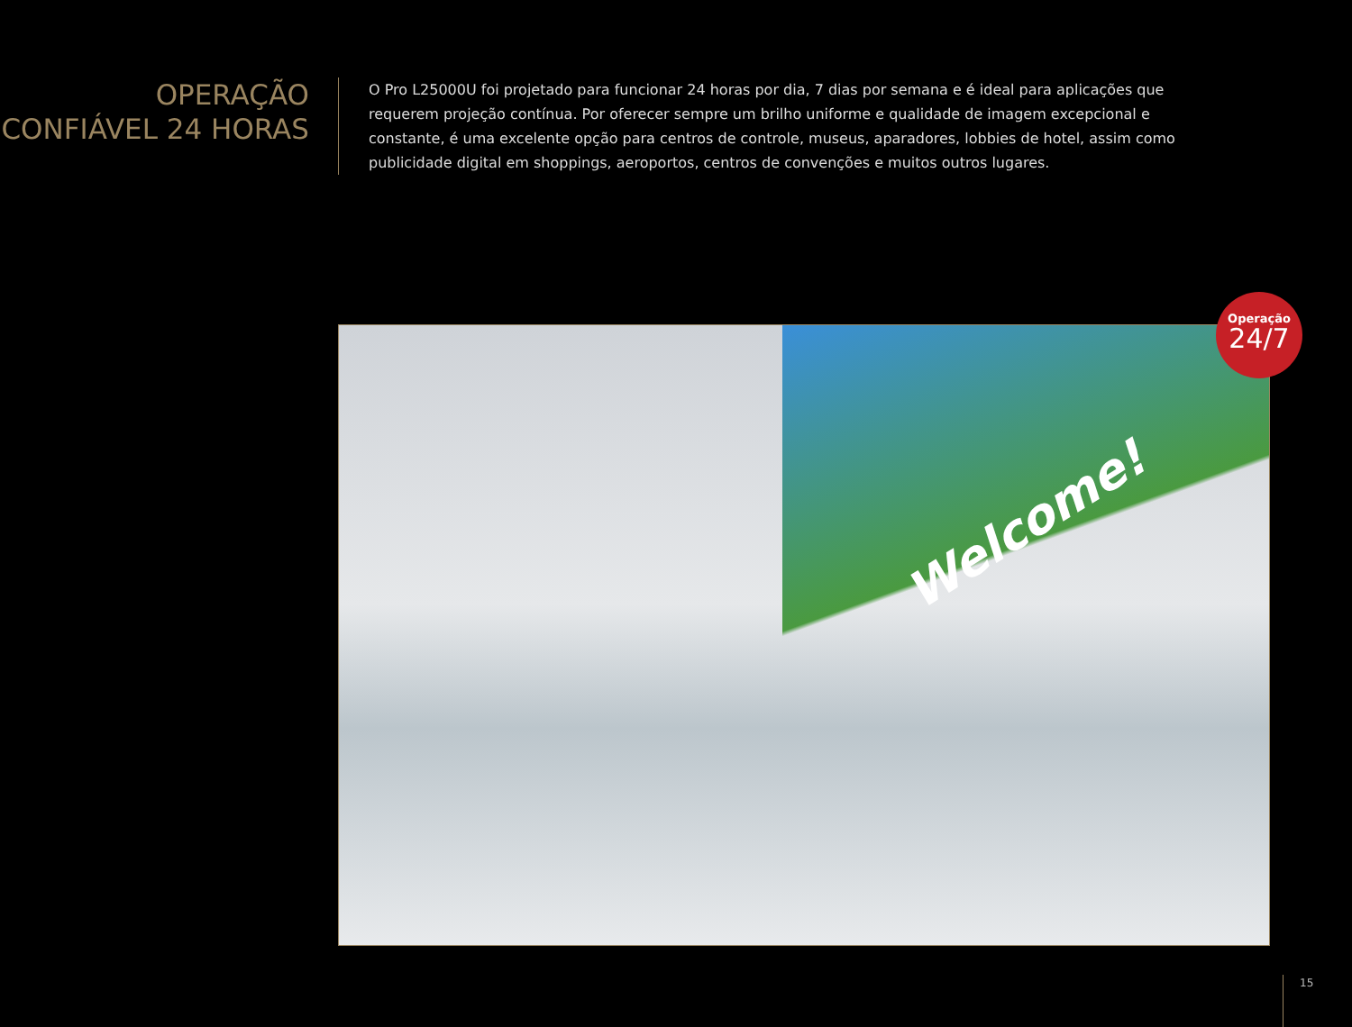OPERAÇÃO CONFIÁVEL 24 HORAS
O Pro L25000U foi projetado para funcionar 24 horas por dia, 7 dias por semana e é ideal para aplicações que requerem projeção contínua. Por oferecer sempre um brilho uniforme e qualidade de imagem excepcional e constante, é uma excelente opção para centros de controle, museus, aparadores, lobbies de hotel, assim como publicidade digital em shoppings, aeroportos, centros de convenções e muitos outros lugares.
Welcome!
Operação
24/7
15